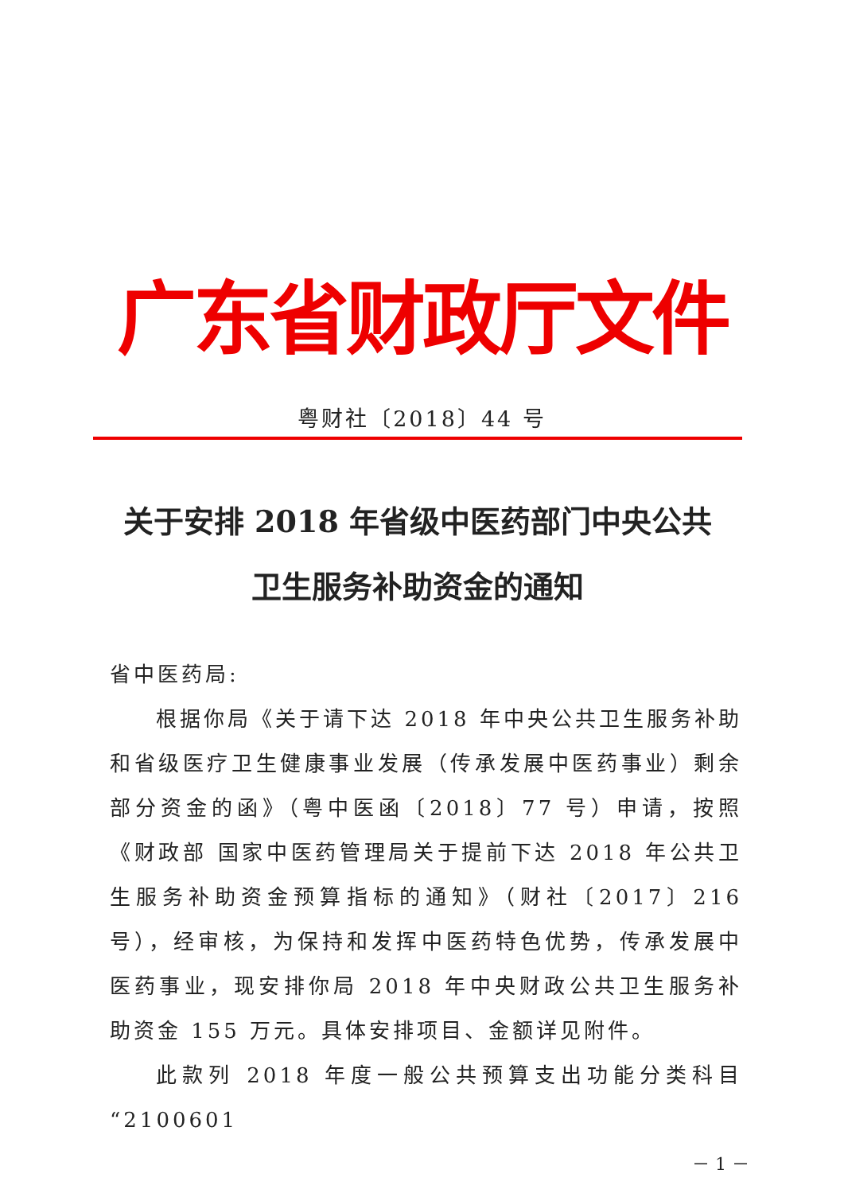广东省财政厅文件
粤财社〔2018〕44 号
关于安排 2018 年省级中医药部门中央公共
卫生服务补助资金的通知
省中医药局:
根据你局《关于请下达 2018 年中央公共卫生服务补助和省级医疗卫生健康事业发展（传承发展中医药事业）剩余部分资金的函》（粤中医函〔2018〕77 号）申请，按照《财政部 国家中医药管理局关于提前下达 2018 年公共卫生服务补助资金预算指标的通知》（财社〔2017〕216 号），经审核，为保持和发挥中医药特色优势，传承发展中医药事业，现安排你局 2018 年中央财政公共卫生服务补助资金 155 万元。具体安排项目、金额详见附件。
此款列 2018 年度一般公共预算支出功能分类科目“2100601
－ 1 －